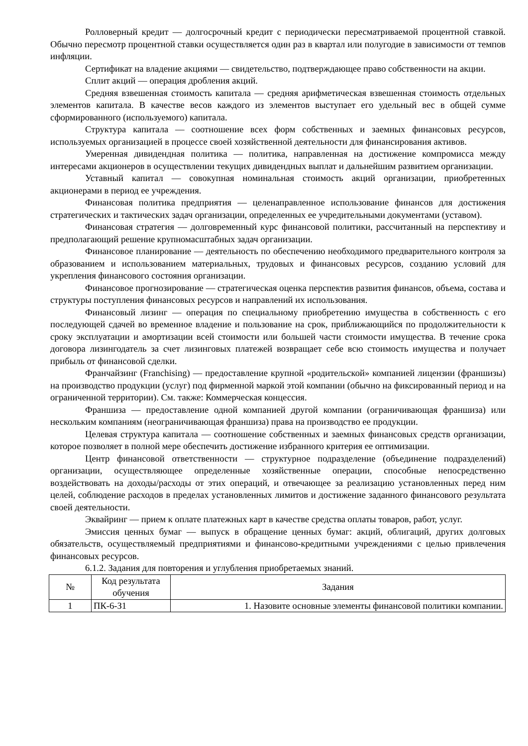Ролловерный кредит — долгосрочный кредит с периодически пересматриваемой процентной ставкой. Обычно пересмотр процентной ставки осуществляется один раз в квартал или полугодие в зависимости от темпов инфляции.
Сертификат на владение акциями — свидетельство, подтверждающее право собственности на акции.
Сплит акций — операция дробления акций.
Средняя взвешенная стоимость капитала — средняя арифметическая взвешенная стоимость отдельных элементов капитала. В качестве весов каждого из элементов выступает его удельный вес в общей сумме сформированного (используемого) капитала.
Структура капитала — соотношение всех форм собственных и заемных финансовых ресурсов, используемых организацией в процессе своей хозяйственной деятельности для финансирования активов.
Умеренная дивидендная политика — политика, направленная на достижение компромисса между интересами акционеров в осуществлении текущих дивидендных выплат и дальнейшим развитием организации.
Уставный капитал — совокупная номинальная стоимость акций организации, приобретенных акционерами в период ее учреждения.
Финансовая политика предприятия — целенаправленное использование финансов для достижения стратегических и тактических задач организации, определенных ее учредительными документами (уставом).
Финансовая стратегия — долговременный курс финансовой политики, рассчитанный на перспективу и предполагающий решение крупномасштабных задач организации.
Финансовое планирование — деятельность по обеспечению необходимого предварительного контроля за образованием и использованием материальных, трудовых и финансовых ресурсов, созданию условий для укрепления финансового состояния организации.
Финансовое прогнозирование — стратегическая оценка перспектив развития финансов, объема, состава и структуры поступления финансовых ресурсов и направлений их использования.
Финансовый лизинг — операция по специальному приобретению имущества в собственность с его последующей сдачей во временное владение и пользование на срок, приближающийся по продолжительности к сроку эксплуатации и амортизации всей стоимости или большей части стоимости имущества. В течение срока договора лизингодатель за счет лизинговых платежей возвращает себе всю стоимость имущества и получает прибыль от финансовой сделки.
Франчайзинг (Franchising) — предоставление крупной «родительской» компанией лицензии (франшизы) на производство продукции (услуг) под фирменной маркой этой компании (обычно на фиксированный период и на ограниченной территории). См. также: Коммерческая концессия.
Франшиза — предоставление одной компанией другой компании (ограничивающая франшиза) или нескольким компаниям (неограничивающая франшиза) права на производство ее продукции.
Целевая структура капитала — соотношение собственных и заемных финансовых средств организации, которое позволяет в полной мере обеспечить достижение избранного критерия ее оптимизации.
Центр финансовой ответственности — структурное подразделение (объединение подразделений) организации, осуществляющее определенные хозяйственные операции, способные непосредственно воздействовать на доходы/расходы от этих операций, и отвечающее за реализацию установленных перед ним целей, соблюдение расходов в пределах установленных лимитов и достижение заданного финансового результата своей деятельности.
Эквайринг — прием к оплате платежных карт в качестве средства оплаты товаров, работ, услуг.
Эмиссия ценных бумаг — выпуск в обращение ценных бумаг: акций, облигаций, других долговых обязательств, осуществляемый предприятиями и финансово-кредитными учреждениями с целью привлечения финансовых ресурсов.
6.1.2. Задания для повторения и углубления приобретаемых знаний.
| № | Код результата обучения | Задания |
| --- | --- | --- |
| 1 | ПК-6-З1 | 1. Назовите основные элементы финансовой политики компании. |